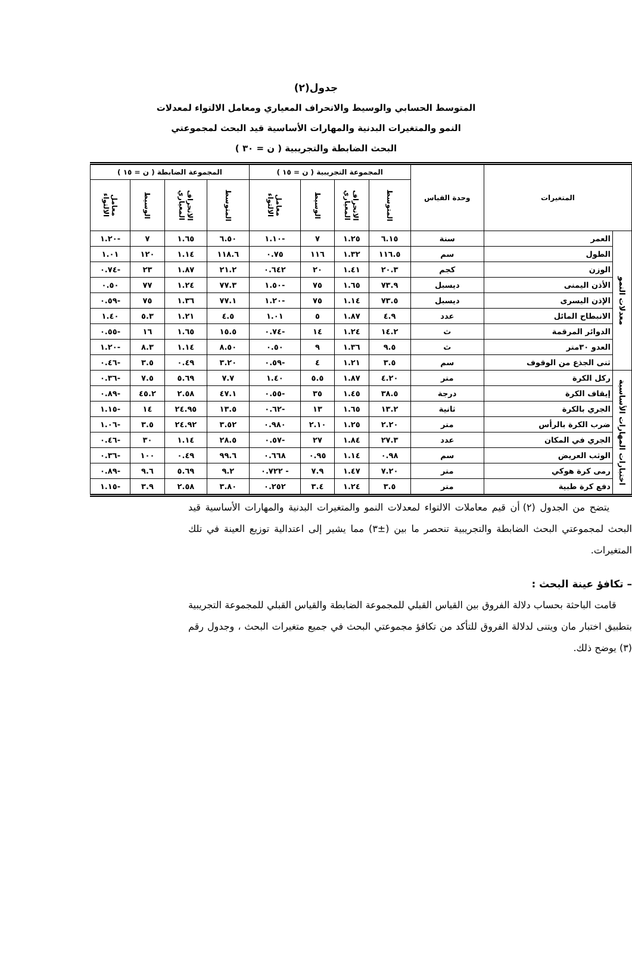جدول(٢)
المتوسط الحسابي والوسيط والانحراف المعياري ومعامل الالتواء لمعدلات
النمو والمتغيرات البدنية والمهارات الأساسية قيد البحث لمجموعتي
البحث الضابطة والتجريبية ( ن = ٣٠ )
| المتغيرات | | وحدة القياس | المجموعة التجريبية ( ن = ١٥ ) | | | | المجموعة الضابطة ( ن = ١٥ ) | | | |
| --- | --- | --- | --- | --- | --- | --- | --- | --- | --- | --- |
| | | | المتوسط | الانحراف المعياري | الوسيط | معامل الالتواء | المتوسط | الانحراف المعياري | الوسيط | معامل الالتواء |
| معدلات النمو | العمر | سنة | ٦.١٥ | ١.٢٥ | ٧ | -١.١٠ | ٦.٥٠ | ١.٦٥ | ٧ | -١.٢٠ |
| | الطول | سم | ١١٦.٥ | ١.٣٢ | ١١٦ | ٠.٧٥ | ١١٨.٦ | ١.١٤ | ١٢٠ | ١.٠١ |
| | الوزن | كجم | ٢٠.٣ | ١.٤١ | ٢٠ | ٠.٦٤٢ | ٢١.٢ | ١.٨٧ | ٢٣ | -٠.٧٤ |
| | الأذن اليمنى | ديسبل | ٧٣.٩ | ١.٦٥ | ٧٥ | -١.٥٠ | ٧٧.٣ | ١.٢٤ | ٧٧ | ٠.٥٠ |
| | الإذن اليسرى | ديسبل | ٧٣.٥ | ١.١٤ | ٧٥ | -١.٢٠ | ٧٧.١ | ١.٣٦ | ٧٥ | -٠.٥٩ |
| | الانبطاح المائل | عدد | ٤.٩ | ١.٨٧ | ٥ | ١.٠١ | ٤.٥ | ١.٢١ | ٥.٣ | ١.٤٠ |
| | الدوائر المرقمة | ث | ١٤.٢ | ١.٢٤ | ١٤ | -٠.٧٤ | ١٥.٥ | ١.٦٥ | ١٦ | -٠.٥٥ |
| | العدو ٣٠متر | ث | ٩.٥ | ١.٣٦ | ٩ | ٠.٥٠ | ٨.٥٠ | ١.١٤ | ٨.٣ | -١.٢٠ |
| | ثنى الجذع من الوقوف | سم | ٣.٥ | ١.٢١ | ٤ | -٠.٥٩ | ٣.٢٠ | ٠.٤٩ | ٣.٥ | -٠.٤٦ |
| اختبارات المهارات الأساسية | ركل الكرة | متر | ٤.٢٠ | ١.٨٧ | ٥.٥ | ١.٤٠ | ٧.٧ | ٥.٦٩ | ٧.٥ | -٠.٣٦ |
| | إيقاف الكرة | درجة | ٣٨.٥ | ١.٤٥ | ٣٥ | -٠.٥٥ | ٤٧.١ | ٢.٥٨ | ٤٥.٢ | -٠.٨٩ |
| | الجري بالكرة | ثانية | ١٣.٢ | ١.٦٥ | ١٣ | -٠.٦٢ | ١٣.٥ | ٢٤.٩٥ | ١٤ | -١.١٥ |
| | ضرب الكرة بالرأس | متر | ٢.٢٠ | ١.٢٥ | ٢.١٠ | ٠.٩٨٠ | ٣.٥٢ | ٢٤.٩٢ | ٣.٥ | -١.٠٦ |
| | الجري في المكان | عدد | ٢٧.٣ | ١.٨٤ | ٢٧ | -٠.٥٧ | ٢٨.٥ | ١.١٤ | ٣٠ | -٠.٤٦ |
| | الوثب العريض | سم | ٠.٩٨ | ١.١٤ | ٠.٩٥ | ٠.٦٦٨ | ٩٩.٦ | ٠.٤٩ | ١٠٠ | -٠.٣٦ |
| | رمى كرة هوكي | متر | ٧.٢٠ | ١.٤٧ | ٧.٩ | - ٠.٧٢٢ | ٩.٢ | ٥.٦٩ | ٩.٦ | -٠.٨٩ |
| | دفع كرة طبية | متر | ٣.٥ | ١.٢٤ | ٣.٤ | ٠.٢٥٢ | ٣.٨٠ | ٢.٥٨ | ٣.٩ | -١.١٥ |
يتضح من الجدول (٢) أن قيم معاملات الالتواء لمعدلات النمو والمتغيرات البدنية والمهارات الأساسية قيد البحث لمجموعتي البحث الضابطة والتجريبية تنحصر ما بين (±٣) مما يشير إلى اعتدالية توزيع العينة في تلك المتغيرات.
– تكافؤ عينة البحث :
قامت الباحثة بحساب دلالة الفروق بين القياس القبلي للمجموعة الضابطة والقياس القبلي للمجموعة التجريبية بتطبيق اختبار مان ويتنى لدلالة الفروق للتأكد من تكافؤ مجموعتي البحث في جميع متغيرات البحث ، وجدول رقم (٣) يوضح ذلك.